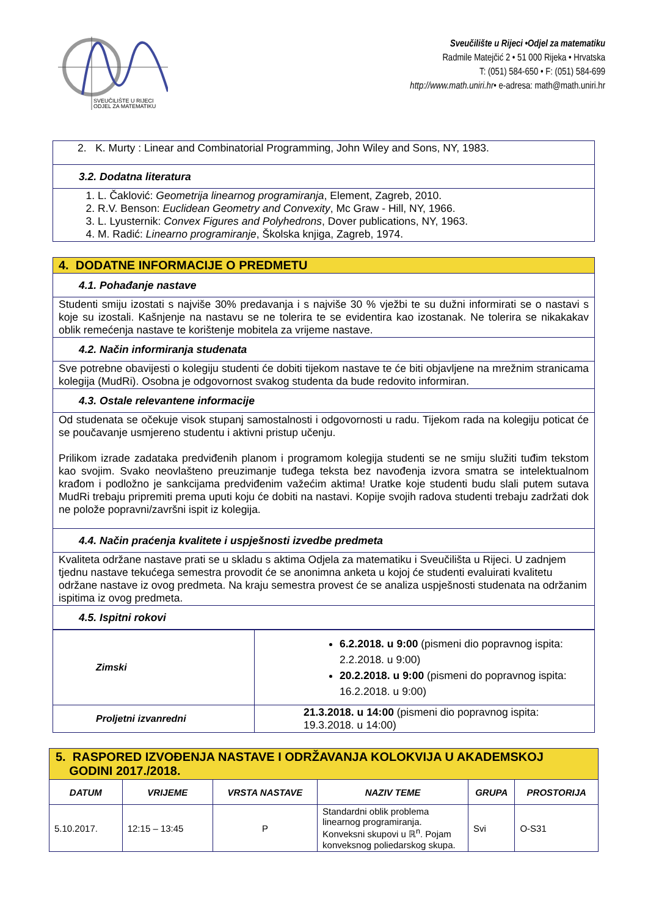SVEUČILIŠTE U RIJECI
ODJEL ZA MATEMATIKU
Sveučilište u Rijeci •Odjel za matematiku
Radmile Matejčić 2 • 51 000 Rijeka • Hrvatska
T: (051) 584-650 • F: (051) 584-699
http://www.math.uniri.hr• e-adresa: math@math.uniri.hr
| 2. K. Murty : Linear and Combinatorial Programming, John Wiley and Sons, NY, 1983. |
| 3.2. Dodatna literatura |
| 1. L. Čaklović: Geometrija linearnog programiranja , Element, Zagreb, 2010. 2. R.V. Benson: Euclidean Geometry and Convexity , Mc Graw - Hill, NY, 1966. 3. L. Lyusternik: Convex Figures and Polyhedrons , Dover publications, NY, 1963. 4. M. Radić: Linearno programiranje , Školska knjiga, Zagreb, 1974. |
| 4. DODATNE INFORMACIJE O PREDMETU |
| 4.1. Pohađanje nastave |
| Studenti smiju izostati s najviše 30% predavanja i s najviše 30 % vježbi te su dužni informirati se o nastavi s koje su izostali. Kašnjenje na nastavu se ne tolerira te se evidentira kao izostanak. Ne tolerira se nikakakav oblik remećenja nastave te korištenje mobitela za vrijeme nastave. |
| 4.2. Način informiranja studenata |
| Sve potrebne obavijesti o kolegiju studenti će dobiti tijekom nastave te će biti objavljene na mrežnim stranicama kolegija (MudRi). Osobna je odgovornost svakog studenta da bude redovito informiran. |
| 4.3. Ostale relevantene informacije |
| Od studenata se očekuje visok stupanj samostalnosti i odgovornosti u radu. Tijekom rada na kolegiju poticat će se poučavanje usmjereno studentu i aktivni pristup učenju. Prilikom izrade zadataka predviđenih planom i programom kolegija studenti se ne smiju služiti tuđim tekstom kao svojim. Svako neovlašteno preuzimanje tuđega teksta bez navođenja izvora smatra se intelektualnom krađom i podložno je sankcijama predviđenim važećim aktima! Uratke koje studenti budu slali putem sutava MudRi trebaju pripremiti prema uputi koju će dobiti na nastavi. Kopije svojih radova studenti trebaju zadržati dok ne polože popravni/završni ispit iz kolegija. |
| 4.4. Način praćenja kvalitete i uspješnosti izvedbe predmeta |
| Kvaliteta održane nastave prati se u skladu s aktima Odjela za matematiku i Sveučilišta u Rijeci. U zadnjem tjednu nastave tekućega semestra provodit će se anonimna anketa u kojoj će studenti evaluirati kvalitetu održane nastave iz ovog predmeta. Na kraju semestra provest će se analiza uspješnosti studenata na održanim ispitima iz ovog predmeta. |
| 4.5. Ispitni rokovi |
| Zimski | 6.2.2018. u 9:00 (pismeni dio popravnog ispita: 2.2.2018. u 9:00) 20.2.2018. u 9:00 (pismeni do popravnog ispita: 16.2.2018. u 9:00) |
| Proljetni izvanredni | 21.3.2018. u 14:00 (pismeni dio popravnog ispita: 19.3.2018. u 14:00) |
| 5. RASPORED IZVOĐENJA NASTAVE I ODRŽAVANJA KOLOKVIJA U AKADEMSKOJ GODINI 2017./2018. | | | | | |
| DATUM | VRIJEME | VRSTA NASTAVE | NAZIV TEME | GRUPA | PROSTORIJA |
| 5.10.2017. | 12:15 – 13:45 | P | Standardni oblik problema linearnog programiranja. Konveksni skupovi u ℝ<sup>n</sup>. Pojam konveksnog poliedarskog skupa. | Svi | O-S31 |